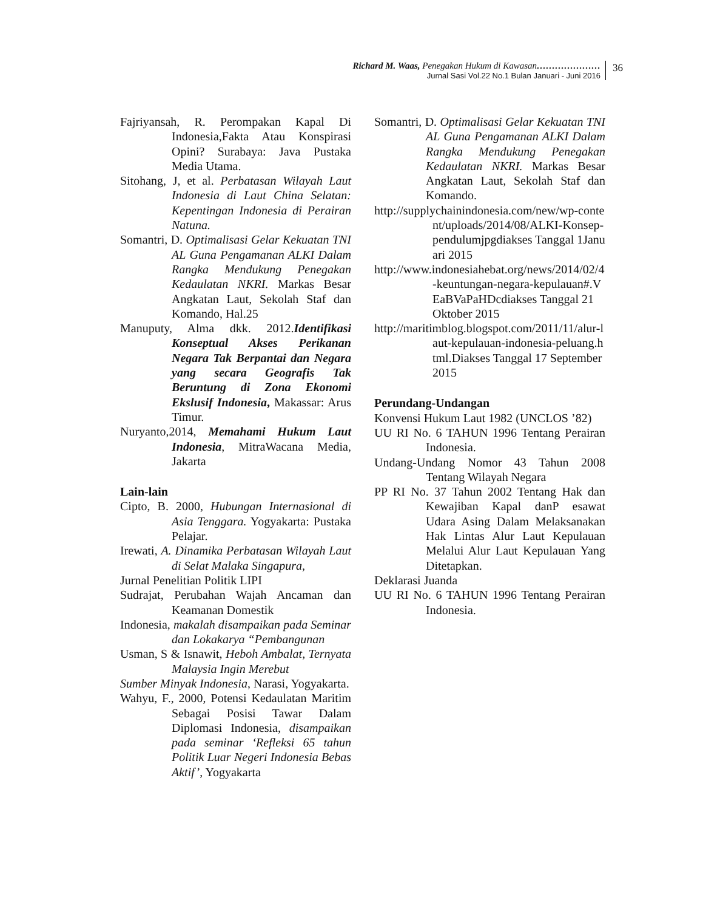Richard M. Waas, Penegakan Hukum di Kawasan…………………
Jurnal Sasi Vol.22 No.1 Bulan Januari - Juni 2016
36
Fajriyansah, R. Perompakan Kapal Di Indonesia,Fakta Atau Konspirasi Opini? Surabaya: Java Pustaka Media Utama.
Sitohang, J, et al. Perbatasan Wilayah Laut Indonesia di Laut China Selatan: Kepentingan Indonesia di Perairan Natuna.
Somantri, D. Optimalisasi Gelar Kekuatan TNI AL Guna Pengamanan ALKI Dalam Rangka Mendukung Penegakan Kedaulatan NKRI. Markas Besar Angkatan Laut, Sekolah Staf dan Komando, Hal.25
Manuputy, Alma dkk. 2012.Identifikasi Konseptual Akses Perikanan Negara Tak Berpantai dan Negara yang secara Geografis Tak Beruntung di Zona Ekonomi Ekslusif Indonesia, Makassar: Arus Timur.
Nuryanto,2014, Memahami Hukum Laut Indonesia, MitraWacana Media, Jakarta
Lain-lain
Cipto, B. 2000, Hubungan Internasional di Asia Tenggara. Yogyakarta: Pustaka Pelajar.
Irewati, A. Dinamika Perbatasan Wilayah Laut di Selat Malaka Singapura,
Jurnal Penelitian Politik LIPI
Sudrajat, Perubahan Wajah Ancaman dan Keamanan Domestik
Indonesia, makalah disampaikan pada Seminar dan Lokakarya “Pembangunan
Usman, S & Isnawit, Heboh Ambalat, Ternyata Malaysia Ingin Merebut
Sumber Minyak Indonesia, Narasi, Yogyakarta.
Wahyu, F., 2000, Potensi Kedaulatan Maritim Sebagai Posisi Tawar Dalam Diplomasi Indonesia, disampaikan pada seminar ‘Refleksi 65 tahun Politik Luar Negeri Indonesia Bebas Aktif’, Yogyakarta
Somantri, D. Optimalisasi Gelar Kekuatan TNI AL Guna Pengamanan ALKI Dalam Rangka Mendukung Penegakan Kedaulatan NKRI. Markas Besar Angkatan Laut, Sekolah Staf dan Komando.
http://supplychainindonesia.com/new/wp-content/uploads/2014/08/ALKI-Konsep-pendulumjpgdiakses Tanggal 1Januari 2015
http://www.indonesiahebat.org/news/2014/02/4-keuntungan-negara-kepulauan#.VEaBVaPaHDcdiakses Tanggal 21 Oktober 2015
http://maritimblog.blogspot.com/2011/11/alur-laut-kepulauan-indonesia-peluang.html.Diakses Tanggal 17 September 2015
Perundang-Undangan
Konvensi Hukum Laut 1982 (UNCLOS ’82)
UU RI No. 6 TAHUN 1996 Tentang Perairan Indonesia.
Undang-Undang Nomor 43 Tahun 2008 Tentang Wilayah Negara
PP RI No. 37 Tahun 2002 Tentang Hak dan Kewajiban Kapal danP esawat Udara Asing Dalam Melaksanakan Hak Lintas Alur Laut Kepulauan Melalui Alur Laut Kepulauan Yang Ditetapkan.
Deklarasi Juanda
UU RI No. 6 TAHUN 1996 Tentang Perairan Indonesia.